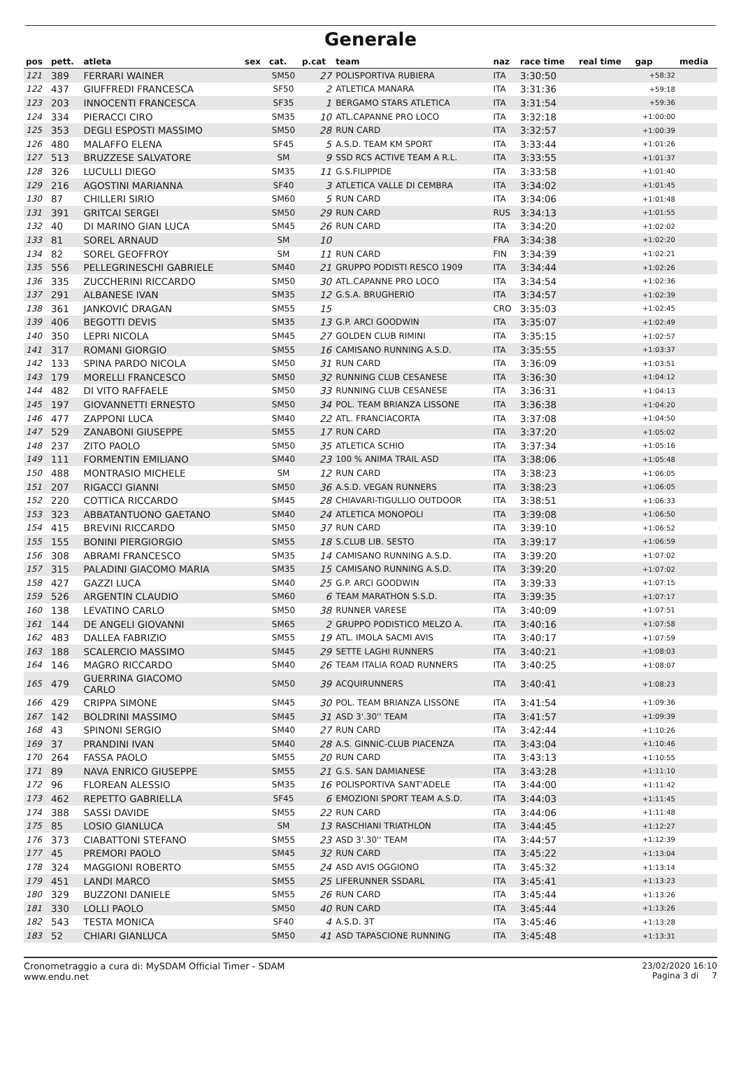Generale
| pos | pett. | atleta | sex | cat. | p.cat | team | naz | race time | real time | gap | media |
| --- | --- | --- | --- | --- | --- | --- | --- | --- | --- | --- | --- |
| 121 | 389 | FERRARI WAINER | | SM50 | 27 | POLISPORTIVA RUBIERA | ITA | 3:30:50 | | +58:32 | |
| 122 | 437 | GIUFFREDI FRANCESCA | | SF50 | 2 | ATLETICA MANARA | ITA | 3:31:36 | | +59:18 | |
| 123 | 203 | INNOCENTI FRANCESCA | | SF35 | 1 | BERGAMO STARS ATLETICA | ITA | 3:31:54 | | +59:36 | |
| 124 | 334 | PIERACCI CIRO | | SM35 | 10 | ATL.CAPANNE PRO LOCO | ITA | 3:32:18 | | +1:00:00 | |
| 125 | 353 | DEGLI ESPOSTI MASSIMO | | SM50 | 28 | RUN CARD | ITA | 3:32:57 | | +1:00:39 | |
| 126 | 480 | MALAFFO ELENA | | SF45 | 5 | A.S.D. TEAM KM SPORT | ITA | 3:33:44 | | +1:01:26 | |
| 127 | 513 | BRUZZESE SALVATORE | | SM | 9 | SSD RCS ACTIVE TEAM A R.L. | ITA | 3:33:55 | | +1:01:37 | |
| 128 | 326 | LUCULLI DIEGO | | SM35 | 11 | G.S.FILIPPIDE | ITA | 3:33:58 | | +1:01:40 | |
| 129 | 216 | AGOSTINI MARIANNA | | SF40 | 3 | ATLETICA VALLE DI CEMBRA | ITA | 3:34:02 | | +1:01:45 | |
| 130 | 87 | CHILLERI SIRIO | | SM60 | 5 | RUN CARD | ITA | 3:34:06 | | +1:01:48 | |
| 131 | 391 | GRITCAI SERGEI | | SM50 | 29 | RUN CARD | RUS | 3:34:13 | | +1:01:55 | |
| 132 | 40 | DI MARINO GIAN LUCA | | SM45 | 26 | RUN CARD | ITA | 3:34:20 | | +1:02:02 | |
| 133 | 81 | SOREL ARNAUD | | SM | 10 | | FRA | 3:34:38 | | +1:02:20 | |
| 134 | 82 | SOREL GEOFFROY | | SM | 11 | RUN CARD | FIN | 3:34:39 | | +1:02:21 | |
| 135 | 556 | PELLEGRINESCHI GABRIELE | | SM40 | 21 | GRUPPO PODISTI RESCO 1909 | ITA | 3:34:44 | | +1:02:26 | |
| 136 | 335 | ZUCCHERINI RICCARDO | | SM50 | 30 | ATL.CAPANNE PRO LOCO | ITA | 3:34:54 | | +1:02:36 | |
| 137 | 291 | ALBANESE IVAN | | SM35 | 12 | G.S.A. BRUGHERIO | ITA | 3:34:57 | | +1:02:39 | |
| 138 | 361 | JANKOVIĆ DRAGAN | | SM55 | 15 | | CRO | 3:35:03 | | +1:02:45 | |
| 139 | 406 | BEGOTTI DEVIS | | SM35 | 13 | G.P. ARCI GOODWIN | ITA | 3:35:07 | | +1:02:49 | |
| 140 | 350 | LEPRI NICOLA | | SM45 | 27 | GOLDEN CLUB RIMINI | ITA | 3:35:15 | | +1:02:57 | |
| 141 | 317 | ROMANI GIORGIO | | SM55 | 16 | CAMISANO RUNNING A.S.D. | ITA | 3:35:55 | | +1:03:37 | |
| 142 | 133 | SPINA PARDO NICOLA | | SM50 | 31 | RUN CARD | ITA | 3:36:09 | | +1:03:51 | |
| 143 | 179 | MORELLI FRANCESCO | | SM50 | 32 | RUNNING CLUB CESANESE | ITA | 3:36:30 | | +1:04:12 | |
| 144 | 482 | DI VITO RAFFAELE | | SM50 | 33 | RUNNING CLUB CESANESE | ITA | 3:36:31 | | +1:04:13 | |
| 145 | 197 | GIOVANNETTI ERNESTO | | SM50 | 34 | POL. TEAM BRIANZA LISSONE | ITA | 3:36:38 | | +1:04:20 | |
| 146 | 477 | ZAPPONI LUCA | | SM40 | 22 | ATL. FRANCIACORTA | ITA | 3:37:08 | | +1:04:50 | |
| 147 | 529 | ZANABONI GIUSEPPE | | SM55 | 17 | RUN CARD | ITA | 3:37:20 | | +1:05:02 | |
| 148 | 237 | ZITO PAOLO | | SM50 | 35 | ATLETICA SCHIO | ITA | 3:37:34 | | +1:05:16 | |
| 149 | 111 | FORMENTIN EMILIANO | | SM40 | 23 | 100 % ANIMA TRAIL ASD | ITA | 3:38:06 | | +1:05:48 | |
| 150 | 488 | MONTRASIO MICHELE | | SM | 12 | RUN CARD | ITA | 3:38:23 | | +1:06:05 | |
| 151 | 207 | RIGACCI GIANNI | | SM50 | 36 | A.S.D. VEGAN RUNNERS | ITA | 3:38:23 | | +1:06:05 | |
| 152 | 220 | COTTICA RICCARDO | | SM45 | 28 | CHIAVARI-TIGULLIO OUTDOOR | ITA | 3:38:51 | | +1:06:33 | |
| 153 | 323 | ABBATANTUONO GAETANO | | SM40 | 24 | ATLETICA MONOPOLI | ITA | 3:39:08 | | +1:06:50 | |
| 154 | 415 | BREVINI RICCARDO | | SM50 | 37 | RUN CARD | ITA | 3:39:10 | | +1:06:52 | |
| 155 | 155 | BONINI PIERGIORGIO | | SM55 | 18 | S.CLUB LIB. SESTO | ITA | 3:39:17 | | +1:06:59 | |
| 156 | 308 | ABRAMI FRANCESCO | | SM35 | 14 | CAMISANO RUNNING A.S.D. | ITA | 3:39:20 | | +1:07:02 | |
| 157 | 315 | PALADINI GIACOMO MARIA | | SM35 | 15 | CAMISANO RUNNING A.S.D. | ITA | 3:39:20 | | +1:07:02 | |
| 158 | 427 | GAZZI LUCA | | SM40 | 25 | G.P. ARCI GOODWIN | ITA | 3:39:33 | | +1:07:15 | |
| 159 | 526 | ARGENTIN CLAUDIO | | SM60 | 6 | TEAM MARATHON S.S.D. | ITA | 3:39:35 | | +1:07:17 | |
| 160 | 138 | LEVATINO CARLO | | SM50 | 38 | RUNNER VARESE | ITA | 3:40:09 | | +1:07:51 | |
| 161 | 144 | DE ANGELI GIOVANNI | | SM65 | 2 | GRUPPO PODISTICO MELZO A. | ITA | 3:40:16 | | +1:07:58 | |
| 162 | 483 | DALLEA FABRIZIO | | SM55 | 19 | ATL. IMOLA SACMI AVIS | ITA | 3:40:17 | | +1:07:59 | |
| 163 | 188 | SCALERCIO MASSIMO | | SM45 | 29 | SETTE LAGHI RUNNERS | ITA | 3:40:21 | | +1:08:03 | |
| 164 | 146 | MAGRO RICCARDO | | SM40 | 26 | TEAM ITALIA ROAD RUNNERS | ITA | 3:40:25 | | +1:08:07 | |
| 165 | 479 | GUERRINA GIACOMO CARLO | | SM50 | 39 | ACQUIRUNNERS | ITA | 3:40:41 | | +1:08:23 | |
| 166 | 429 | CRIPPA SIMONE | | SM45 | 30 | POL. TEAM BRIANZA LISSONE | ITA | 3:41:54 | | +1:09:36 | |
| 167 | 142 | BOLDRINI MASSIMO | | SM45 | 31 | ASD 3'.30'' TEAM | ITA | 3:41:57 | | +1:09:39 | |
| 168 | 43 | SPINONI SERGIO | | SM40 | 27 | RUN CARD | ITA | 3:42:44 | | +1:10:26 | |
| 169 | 37 | PRANDINI IVAN | | SM40 | 28 | A.S. GINNIC-CLUB PIACENZA | ITA | 3:43:04 | | +1:10:46 | |
| 170 | 264 | FASSA PAOLO | | SM55 | 20 | RUN CARD | ITA | 3:43:13 | | +1:10:55 | |
| 171 | 89 | NAVA ENRICO GIUSEPPE | | SM55 | 21 | G.S. SAN DAMIANESE | ITA | 3:43:28 | | +1:11:10 | |
| 172 | 96 | FLOREAN ALESSIO | | SM35 | 16 | POLISPORTIVA SANT'ADELE | ITA | 3:44:00 | | +1:11:42 | |
| 173 | 462 | REPETTO GABRIELLA | | SF45 | 6 | EMOZIONI SPORT TEAM A.S.D. | ITA | 3:44:03 | | +1:11:45 | |
| 174 | 388 | SASSI DAVIDE | | SM55 | 22 | RUN CARD | ITA | 3:44:06 | | +1:11:48 | |
| 175 | 85 | LOSIO GIANLUCA | | SM | 13 | RASCHIANI TRIATHLON | ITA | 3:44:45 | | +1:12:27 | |
| 176 | 373 | CIABATTONI STEFANO | | SM55 | 23 | ASD 3'.30'' TEAM | ITA | 3:44:57 | | +1:12:39 | |
| 177 | 45 | PREMORI PAOLO | | SM45 | 32 | RUN CARD | ITA | 3:45:22 | | +1:13:04 | |
| 178 | 324 | MAGGIONI ROBERTO | | SM55 | 24 | ASD AVIS OGGIONO | ITA | 3:45:32 | | +1:13:14 | |
| 179 | 451 | LANDI MARCO | | SM55 | 25 | LIFERUNNER SSDARL | ITA | 3:45:41 | | +1:13:23 | |
| 180 | 329 | BUZZONI DANIELE | | SM55 | 26 | RUN CARD | ITA | 3:45:44 | | +1:13:26 | |
| 181 | 330 | LOLLI PAOLO | | SM50 | 40 | RUN CARD | ITA | 3:45:44 | | +1:13:26 | |
| 182 | 543 | TESTA MONICA | | SF40 | 4 | A.S.D. 3T | ITA | 3:45:46 | | +1:13:28 | |
| 183 | 52 | CHIARI GIANLUCA | | SM50 | 41 | ASD TAPASCIONE RUNNING | ITA | 3:45:48 | | +1:13:31 | |
Cronometraggio a cura di: MySDAM Official Timer - SDAM
www.endu.net
23/02/2020 16:10
Pagina 3 di 7